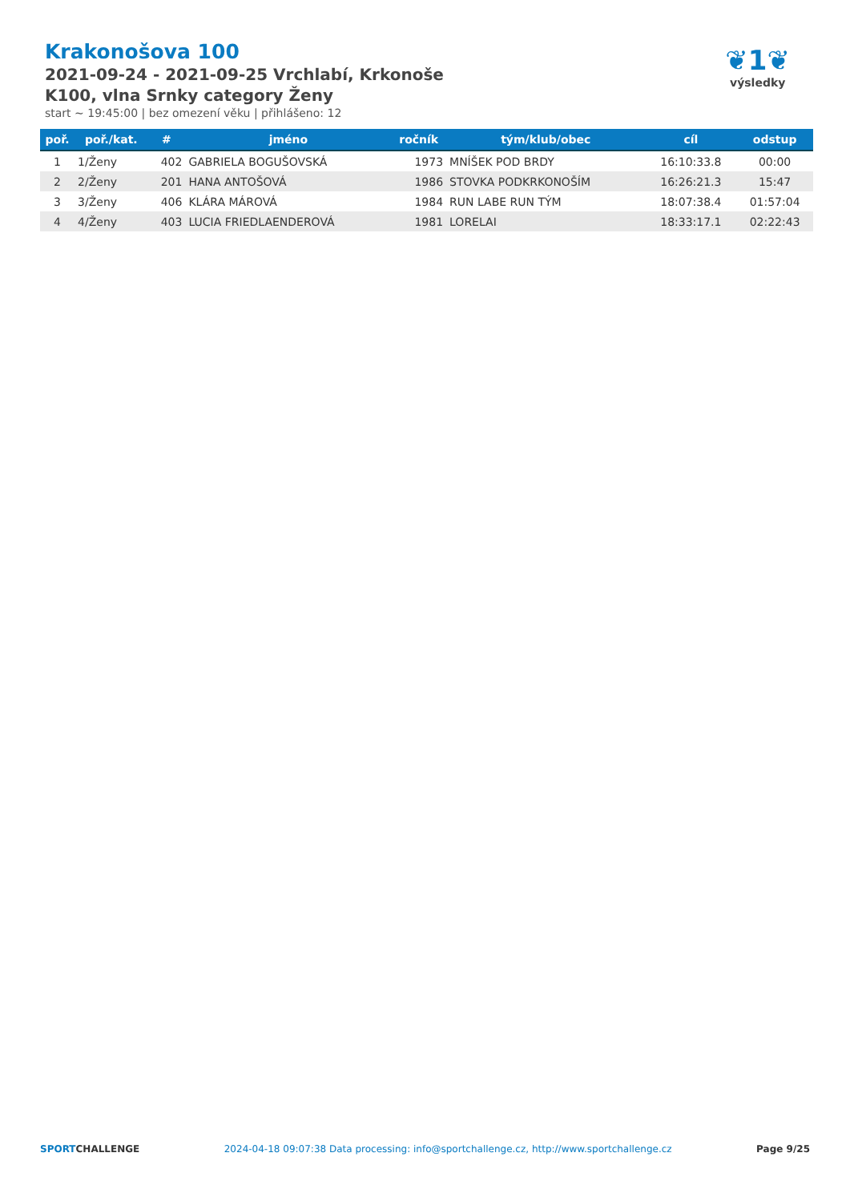Krakonošova 100
2021-09-24 - 2021-09-25 Vrchlabí, Krkonoše
K100, vlna Srnky category Ženy
start ~ 19:45:00 | bez omezení věku | přihlášeno: 12
❦1❦
výsledky
| poř. | poř./kat. | # | jméno | ročník | tým/klub/obec | cíl | odstup |
| --- | --- | --- | --- | --- | --- | --- | --- |
| 1 | 1/Ženy | 402 | GABRIELA BOGUŠOVSKÁ | 1973 | MNÍŠEK POD BRDY | 16:10:33.8 | 00:00 |
| 2 | 2/Ženy | 201 | HANA ANTOŠOVÁ | 1986 | STOVKA PODKRKONOŠÍM | 16:26:21.3 | 15:47 |
| 3 | 3/Ženy | 406 | KLÁRA MÁROVÁ | 1984 | RUN LABE RUN TÝM | 18:07:38.4 | 01:57:04 |
| 4 | 4/Ženy | 403 | LUCIA FRIEDLAENDEROVÁ | 1981 | LORELAI | 18:33:17.1 | 02:22:43 |
SPORTCHALLENGE 2024-04-18 09:07:38 Data processing: info@sportchallenge.cz, http://www.sportchallenge.cz Page 9/25